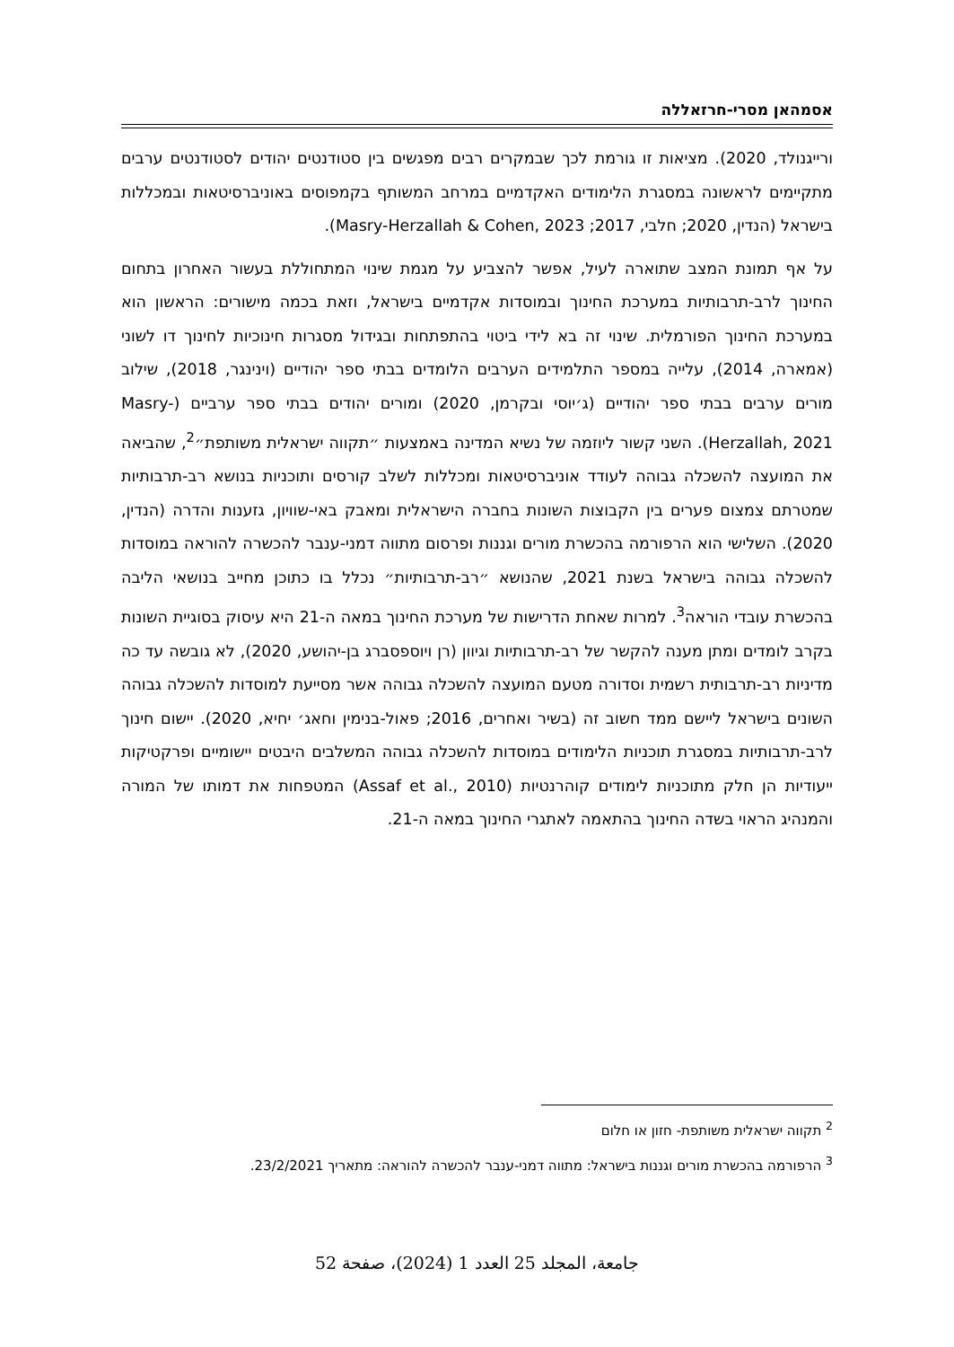אסמהאן מסרי-חרזאללה
ורייגנולד, 2020). מציאות זו גורמת לכך שבמקרים רבים מפגשים בין סטודנטים יהודים לסטודנטים ערבים מתקיימים לראשונה במסגרת הלימודים האקדמיים במרחב המשותף בקמפוסים באוניברסיטאות ובמכללות בישראל (הנדין, 2020; חלבי, 2017; Masry-Herzallah & Cohen, 2023).
על אף תמונת המצב שתוארה לעיל, אפשר להצביע על מגמת שינוי המתחוללת בעשור האחרון בתחום החינוך לרב-תרבותיות במערכת החינוך ובמוסדות אקדמיים בישראל, וזאת בכמה מישורים: הראשון הוא במערכת החינוך הפורמלית. שינוי זה בא לידי ביטוי בהתפתחות ובגידול מסגרות חינוכיות לחינוך דו לשוני (אמארה, 2014), עלייה במספר התלמידים הערבים הלומדים בבתי ספר יהודיים (וינינגר, 2018), שילוב מורים ערבים בבתי ספר יהודיים (ג׳יוסי ובקרמן, 2020) ומורים יהודים בבתי ספר ערביים (Masry-Herzallah, 2021). השני קשור ליוזמה של נשיא המדינה באמצעות ״תקווה ישראלית משותפת״<sup>2</sup>, שהביאה את המועצה להשכלה גבוהה לעודד אוניברסיטאות ומכללות לשלב קורסים ותוכניות בנושא רב-תרבותיות שמטרתם צמצום פערים בין הקבוצות השונות בחברה הישראלית ומאבק באי-שוויון, גזענות והדרה (הנדין, 2020). השלישי הוא הרפורמה בהכשרת מורים וגננות ופרסום מתווה דמני-ענבר להכשרה להוראה במוסדות להשכלה גבוהה בישראל בשנת 2021, שהנושא ״רב-תרבותיות״ נכלל בו כתוכן מחייב בנושאי הליבה בהכשרת עובדי הוראה<sup>3</sup>. למרות שאחת הדרישות של מערכת החינוך במאה ה-21 היא עיסוק בסוגיית השונות בקרב לומדים ומתן מענה להקשר של רב-תרבותיות וגיוון (רן ויוספסברג בן-יהושע, 2020), לא גובשה עד כה מדיניות רב-תרבותית רשמית וסדורה מטעם המועצה להשכלה גבוהה אשר מסייעת למוסדות להשכלה גבוהה השונים בישראל ליישם ממד חשוב זה (בשיר ואחרים, 2016; פאול-בנימין וחאג׳ יחיא, 2020). יישום חינוך לרב-תרבותיות במסגרת תוכניות הלימודים במוסדות להשכלה גבוהה המשלבים היבטים יישומיים ופרקטיקות ייעודיות הן חלק מתוכניות לימודים קוהרנטיות (Assaf et al., 2010) המטפחות את דמותו של המורה והמנהיג הראוי בשדה החינוך בהתאמה לאתגרי החינוך במאה ה-21.
<sup>2</sup> תקווה ישראלית משותפת- חזון או חלום
<sup>3</sup> הרפורמה בהכשרת מורים וגננות בישראל: מתווה דמני-ענבר להכשרה להוראה: מתאריך 23/2/2021.
جامعة، المجلد 25 العدد 1 (2024)، صفحة 52